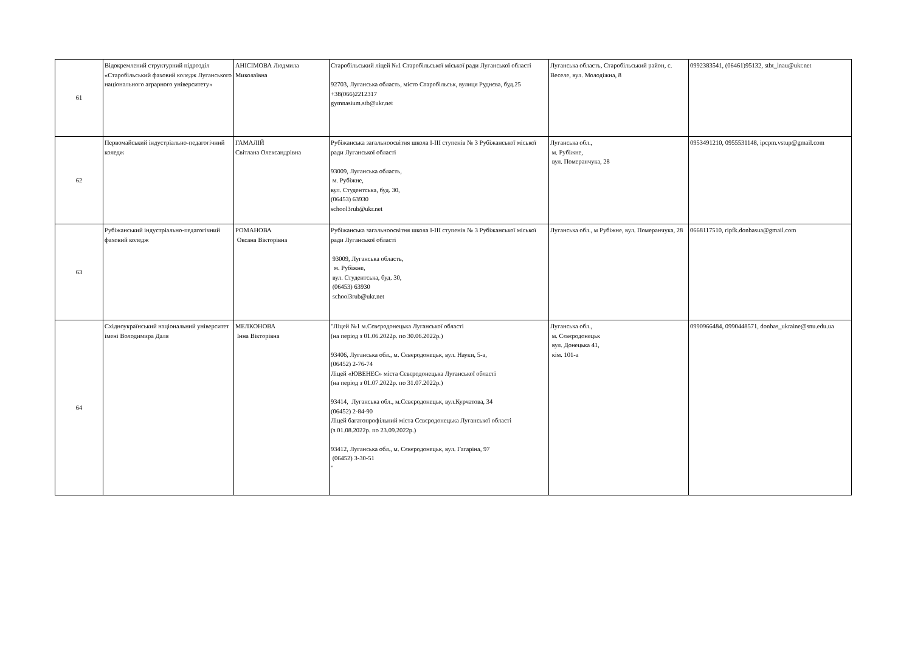| 61 | Відокремлений структурний підрозділ «Старобільський фаховий коледж Луганського національного аграрного університету» | АНІСІМОВА Людмила Миколаївна | Старобільський ліцей №1 Старобільської міської ради Луганської області 92703, Луганська область, місто Старобільськ, вулиця Руднєва, буд.25 +38(066)2212317 gymnasium.stb@ukr.net | Луганська область, Старобільський район, с. Веселе, вул. Молодіжна, 8 | 0992383541, (06461)95132, stbt_lnau@ukr.net |
| 62 | Первомайський індустріально-педагогічний коледж | ГАМАЛІЙ Світлана Олександрівна | Рубіжанська загальноосвітня школа І-ІІІ ступенів № 3 Рубіжанської міської ради Луганської області 93009, Луганська область, м. Рубіжне, вул. Студентська, буд. 30, (06453) 63930 school3rub@ukr.net | Луганська обл., м. Рубіжне, вул. Померанчука, 28 | 0953491210, 0955531148, ipcpm.vstup@gmail.com |
| 63 | Рубіжанський індустріально-педагогічний фаховий коледж | РОМАНОВА Оксана Вікторівна | Рубіжанська загальноосвітня школа І-ІІІ ступенів № 3 Рубіжанської міської ради Луганської області 93009, Луганська область, м. Рубіжне, вул. Студентська, буд. 30, (06453) 63930 school3rub@ukr.net | Луганська обл., м Рубіжне, вул. Померанчука, 28 | 0668117510, ripfk.donbasua@gmail.com |
| 64 | Східноукраїнський національний університет імені Володимира Даля | МЕЛКОНОВА Інна Вікторівна | "Ліцей №1 м.Сєвєродонецька Луганської області (на період з 01.06.2022р. по 30.06.2022р.) 93406, Луганська обл., м. Сєвєродонецьк, вул. Науки, 5-а, (06452) 2-76-74 Ліцей «ЮВЕНЕС» міста Сєвєродонецька Луганської області (на період з 01.07.2022р. по 31.07.2022р.) 93414, Луганська обл., м.Сєвєродонецьк, вул.Курчатова, 34 (06452) 2-84-90 Ліцей багатопрофільний міста Сєвєродонецька Луганської області (з 01.08.2022р. по 23.09.2022р.) 93412, Луганська обл., м. Сєвєродонецьк, вул. Гагаріна, 97 (06452) 3-30-51 " | Луганська обл., м. Сєвєродонецьк вул. Донецька 41, кім. 101-а | 0990966484, 0990448571, donbas_ukraine@snu.edu.ua |